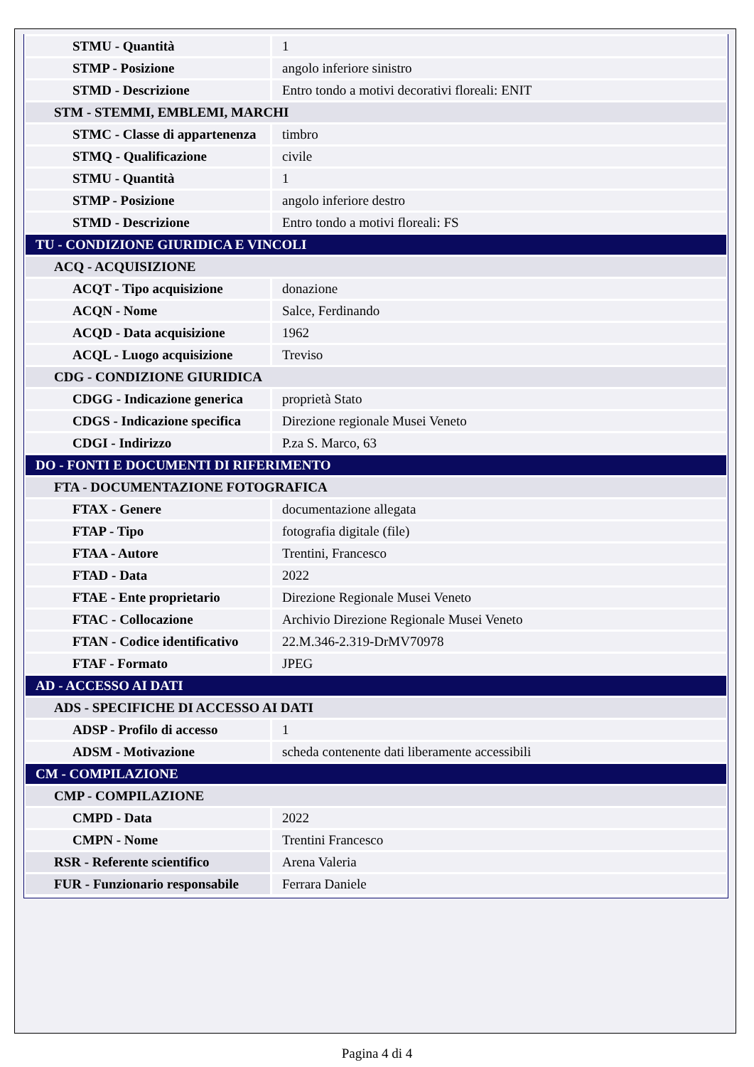| STMU - Quantità | 1 |
| STMP - Posizione | angolo inferiore sinistro |
| STMD - Descrizione | Entro tondo a motivi decorativi floreali: ENIT |
| STM - STEMMI, EMBLEMI, MARCHI | |
| STMC - Classe di appartenenza | timbro |
| STMQ - Qualificazione | civile |
| STMU - Quantità | 1 |
| STMP - Posizione | angolo inferiore destro |
| STMD - Descrizione | Entro tondo a motivi floreali: FS |
| TU - CONDIZIONE GIURIDICA E VINCOLI | |
| ACQ - ACQUISIZIONE | |
| ACQT - Tipo acquisizione | donazione |
| ACQN - Nome | Salce, Ferdinando |
| ACQD - Data acquisizione | 1962 |
| ACQL - Luogo acquisizione | Treviso |
| CDG - CONDIZIONE GIURIDICA | |
| CDGG - Indicazione generica | proprietà Stato |
| CDGS - Indicazione specifica | Direzione regionale Musei Veneto |
| CDGI - Indirizzo | P.za S. Marco, 63 |
| DO - FONTI E DOCUMENTI DI RIFERIMENTO | |
| FTA - DOCUMENTAZIONE FOTOGRAFICA | |
| FTAX - Genere | documentazione allegata |
| FTAP - Tipo | fotografia digitale (file) |
| FTAA - Autore | Trentini, Francesco |
| FTAD - Data | 2022 |
| FTAE - Ente proprietario | Direzione Regionale Musei Veneto |
| FTAC - Collocazione | Archivio Direzione Regionale Musei Veneto |
| FTAN - Codice identificativo | 22.M.346-2.319-DrMV70978 |
| FTAF - Formato | JPEG |
| AD - ACCESSO AI DATI | |
| ADS - SPECIFICHE DI ACCESSO AI DATI | |
| ADSP - Profilo di accesso | 1 |
| ADSM - Motivazione | scheda contenente dati liberamente accessibili |
| CM - COMPILAZIONE | |
| CMP - COMPILAZIONE | |
| CMPD - Data | 2022 |
| CMPN - Nome | Trentini Francesco |
| RSR - Referente scientifico | Arena Valeria |
| FUR - Funzionario responsabile | Ferrara Daniele |
Pagina 4 di 4